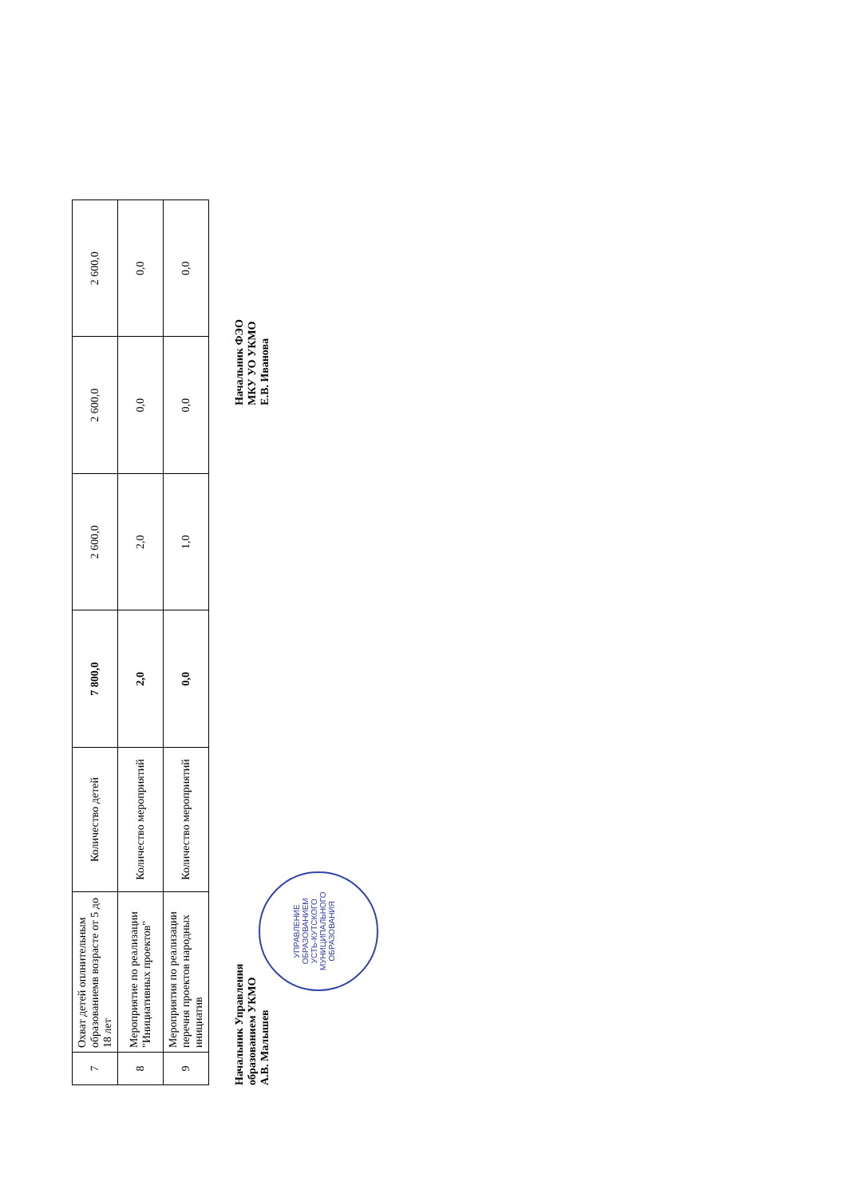| 7 | Охват детей оплнительным образованиемв возрасте от 5 до 18 лет | Количество детей | 7 800,0 | 2 600,0 | 2 600,0 | 2 600,0 |
| 8 | Мероприятие по реализации "Инициативных проектов" | Количество мероприятий | 2,0 | 2,0 | 0,0 | 0,0 |
| 9 | Мероприятия по реализации перечня проектов народных инициатив | Количество мероприятий | 0,0 | 1,0 | 0,0 | 0,0 |
Начальник Управления
образованием УКМО
А.В. Малышев УПРАВЛЕНИЕ
ОБРАЗОВАНИЕМ
УСТЬ-КУТСКОГО
МУНИЦИПАЛЬНОГО
ОБРАЗОВАНИЯ
Начальник ФЭО
МКУ УО УКМО
Е.В. Иванова